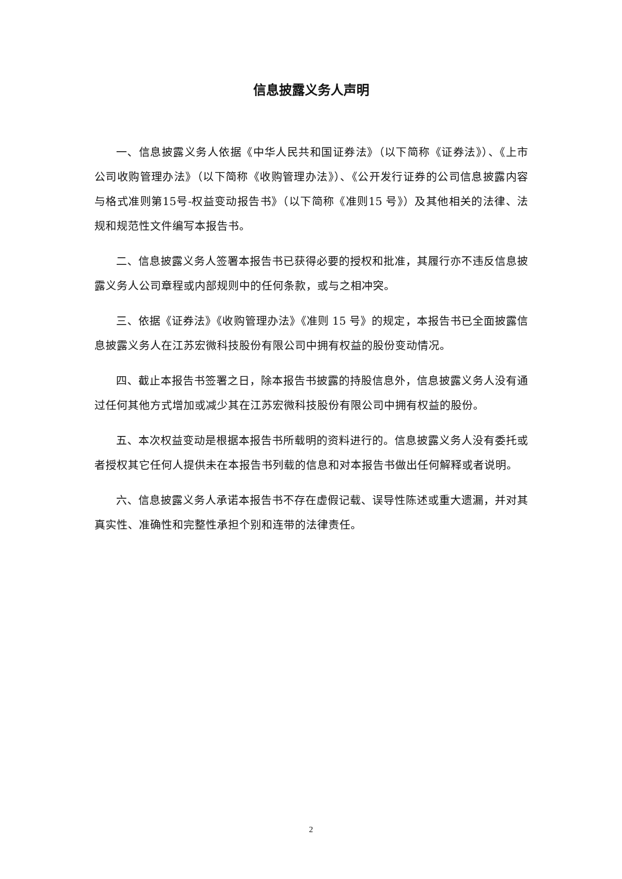信息披露义务人声明
一、信息披露义务人依据《中华人民共和国证券法》（以下简称《证券法》）、《上市公司收购管理办法》（以下简称《收购管理办法》）、《公开发行证券的公司信息披露内容与格式准则第15号-权益变动报告书》（以下简称《准则15 号》）及其他相关的法律、法规和规范性文件编写本报告书。
二、信息披露义务人签署本报告书已获得必要的授权和批准，其履行亦不违反信息披露义务人公司章程或内部规则中的任何条款，或与之相冲突。
三、依据《证券法》《收购管理办法》《准则 15 号》的规定，本报告书已全面披露信息披露义务人在江苏宏微科技股份有限公司中拥有权益的股份变动情况。
四、截止本报告书签署之日，除本报告书披露的持股信息外，信息披露义务人没有通过任何其他方式增加或减少其在江苏宏微科技股份有限公司中拥有权益的股份。
五、本次权益变动是根据本报告书所载明的资料进行的。信息披露义务人没有委托或者授权其它任何人提供未在本报告书列载的信息和对本报告书做出任何解释或者说明。
六、信息披露义务人承诺本报告书不存在虚假记载、误导性陈述或重大遗漏，并对其真实性、准确性和完整性承担个别和连带的法律责任。
2